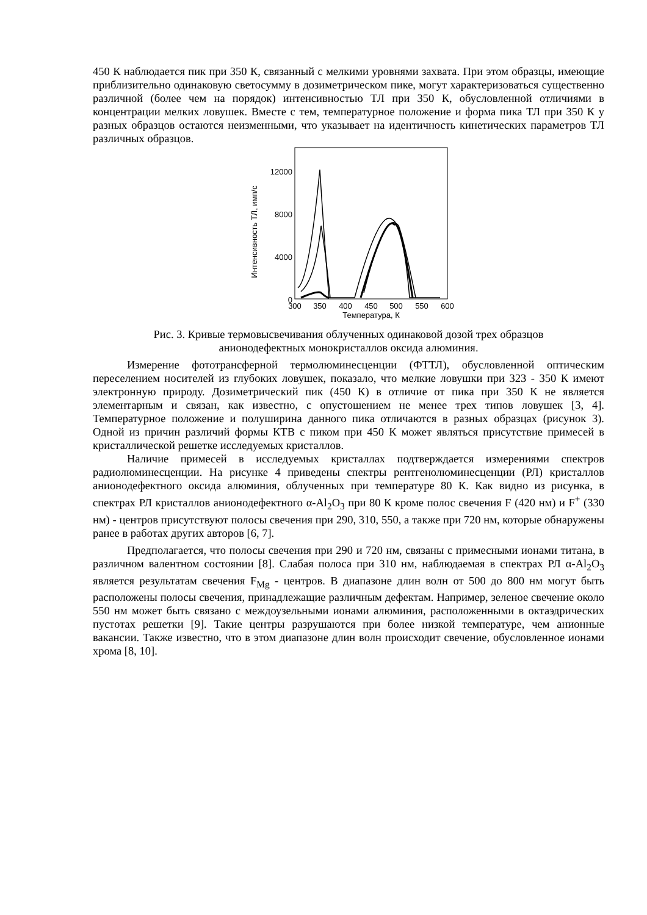450 К наблюдается пик при 350 К, связанный с мелкими уровнями захвата. При этом образцы, имеющие приблизительно одинаковую светосумму в дозиметрическом пике, могут характеризоваться существенно различной (более чем на порядок) интенсивностью ТЛ при 350 К, обусловленной отличиями в концентрации мелких ловушек. Вместе с тем, температурное положение и форма пика ТЛ при 350 К у разных образцов остаются неизменными, что указывает на идентичность кинетических параметров ТЛ различных образцов.
Интенсивность ТЛ, имп/с
12000
8000
4000
0
300
350
400
450
500
550
600
Температура, К
Рис. 3. Кривые термовысвечивания облученных одинаковой дозой трех образцов
анионодефектных монокристаллов оксида алюминия.
Измерение фототрансферной термолюминесценции (ФТТЛ), обусловленной оптическим переселением носителей из глубоких ловушек, показало, что мелкие ловушки при 323 - 350 К имеют электронную природу. Дозиметрический пик (450 К) в отличие от пика при 350 К не является элементарным и связан, как известно, с опустошением не менее трех типов ловушек [3, 4]. Температурное положение и полуширина данного пика отличаются в разных образцах (рисунок 3). Одной из причин различий формы КТВ с пиком при 450 К может являться присутствие примесей в кристаллической решетке исследуемых кристаллов.
Наличие примесей в исследуемых кристаллах подтверждается измерениями спектров радиолюминесценции. На рисунке 4 приведены спектры рентгенолюминесценции (РЛ) кристаллов анионодефектного оксида алюминия, облученных при температуре 80 К. Как видно из рисунка, в спектрах РЛ кристаллов анионодефектного α-Al<sub>2</sub>O<sub>3</sub> при 80 К кроме полос свечения F (420 нм) и F<sup>+</sup> (330 нм) - центров присутствуют полосы свечения при 290, 310, 550, а также при 720 нм, которые обнаружены ранее в работах других авторов [6, 7].
Предполагается, что полосы свечения при 290 и 720 нм, связаны с примесными ионами титана, в различном валентном состоянии [8]. Слабая полоса при 310 нм, наблюдаемая в спектрах РЛ α-Al<sub>2</sub>O<sub>3</sub> является результатам свечения F<sub>Mg</sub> - центров. В диапазоне длин волн от 500 до 800 нм могут быть расположены полосы свечения, принадлежащие различным дефектам. Например, зеленое свечение около 550 нм может быть связано с междоузельными ионами алюминия, расположенными в октаэдрических пустотах решетки [9]. Такие центры разрушаются при более низкой температуре, чем анионные вакансии. Также известно, что в этом диапазоне длин волн происходит свечение, обусловленное ионами хрома [8, 10].